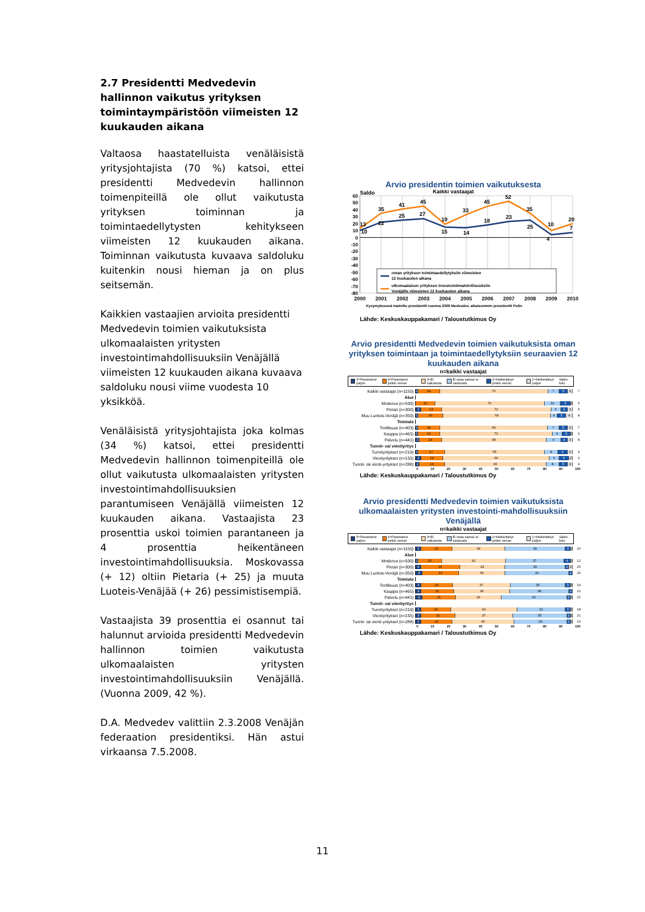2.7 Presidentti Medvedevin hallinnon vaikutus yrityksen toimintaympäristöön viimeisten 12 kuukauden aikana
Valtaosa haastatelluista venäläisistä yritysjohtajista (70 %) katsoi, ettei presidentti Medvedevin hallinnon toimenpiteillä ole ollut vaikutusta yrityksen toiminnan ja toimintaedellytysten kehitykseen viimeisten 12 kuukauden aikana. Toiminnan vaikutusta kuvaava saldoluku kuitenkin nousi hieman ja on plus seitsemän.
Kaikkien vastaajien arvioita presidentti Medvedevin toimien vaikutuksista ulkomaalaisten yritysten investointimahdollisuuksiin Venäjällä viimeisten 12 kuukauden aikana kuvaava saldoluku nousi viime vuodesta 10 yksikköä.
Venäläisistä yritysjohtajista joka kolmas (34 %) katsoi, ettei presidentti Medvedevin hallinnon toimenpiteillä ole ollut vaikutusta ulkomaalaisten yritysten investointimahdollisuuksien parantumiseen Venäjällä viimeisten 12 kuukauden aikana. Vastaajista 23 prosenttia uskoi toimien parantaneen ja 4 prosenttia heikentäneen investointimahdollisuuksia. Moskovassa (+ 12) oltiin Pietaria (+ 25) ja muuta Luoteis-Venäjää (+ 26) pessimistisempiä.
Vastaajista 39 prosenttia ei osannut tai halunnut arvioida presidentti Medvedevin hallinnon toimien vaikutusta ulkomaalaisten yritysten investointimahdollisuuksiin Venäjällä. (Vuonna 2009, 42 %).
D.A. Medvedev valittiin 2.3.2008 Venäjän federaation presidentiksi. Hän astui virkaansa 7.5.2008.
Arvio presidentin toimien vaikutuksesta
Saldo
Kaikki vastaajat
60
50
40
30
20
10
0
-10
-20
-30
-40
-50
-60
-70
-80
10
22
25
27
15
14
18
23
25
4
7
13
35
41
45
19
33
45
52
35
10
20
oman yrityksen toimintaedellytyksiin viimeisten
12 kuukauden aikana
ulkomaalaisen yrityksen investointimahdollisuuksiin
Venäjälle viimeisten 12 kuukauden aikana
2000
2001
2002
2003
2004
2005
2006
2007
2008
2009
2010
Kysymyksessä mainittu presidentti vuonna 2009 Medvedev, aikaisemmin presidentti Putin
Lähde: Keskuskauppakamari / Taloustutkimus Oy
Arvio presidentti Medvedevin toimien vaikutuksista oman yrityksen toimintaan ja toimintaedellytyksiin seuraavien 12 kuukauden aikana
n=kaikki vastaajat
5=Parantanut paljon 4=Parantanut jonkin verran 3=Ei vaikutusta Ei osaa sanoa/ ei vastausta 2=Heikentänyt jonkin verran 1=Heikentänyt paljon Saldo-luku
Kaikki vastaajat (n=1150)
1 14 70 7 5 3
7
Alue
Moskova (n=500)
12 70 10 6 1
5
Pietari (n=300)
3 13 72 6 4 3
9
Muu Luoteis-Venäjä (n=350)
1 16 69 4 5 4
8
Toimiala
Teollisuus (n=403)
1 14 69 7 5 3
7
Kauppa (n=465)
1 14 73 6 5 1
9
Palvelu (n=441)
2 14 68 9 4 3
8
Tuonti- vai vientiyritys
Tuontiyritykset (n=219)
1 17 65 8 6 3
9
Vientiyritykset (n=155)
3 14 69 6 6 2
9
Tuonti- tai vienti-yritykset (n=288)
2 16 66 8 5 3
9
0 10 20 30 40 50 60 70 80 90 100
Lähde: Keskuskauppakamari / Taloustutkimus Oy
Arvio presidentti Medvedevin toimien vaikutuksista ulkomaalaisten yritysten investointi-mahdollisuuksiin Venäjällä
n=kaikki vastaajat
5=Parantanut paljon 4=Parantanut jonkin verran 3=Ei vaikutusta Ei osaa sanoa/ ei vastausta 2=Heikentänyt jonkin verran 1=Heikentänyt paljon Saldo-luku
Kaikki vastaajat (n=1150)
3 20 34 39 3 1
20
Alue
Moskova (n=500)
1 15 41 37 4 1
12
Pietari (n=300)
4 25 29 39 2 2
25
Muu Luoteis-Venäjä (n=350)
4 23 30 41 2
26
Toimiala
Teollisuus (n=403)
3 20 37 35 3 1
19
Kauppa (n=465)
3 21 36 38 2
21
Palvelu (n=441)
4 21 29 42 2 1
21
Tuonti- vai vientiyritys
Tuontiyritykset (n=219)
3 19 43 31 3 1
18
Vientiyritykset (n=155)
3 22 37 35 2 1
21
Tuonti- tai vienti-yritykset (n=288)
3 20 40 34 2 1
19
0 10 20 30 40 50 60 70 80 90 100
Lähde: Keskuskauppakamari / Taloustutkimus Oy
11